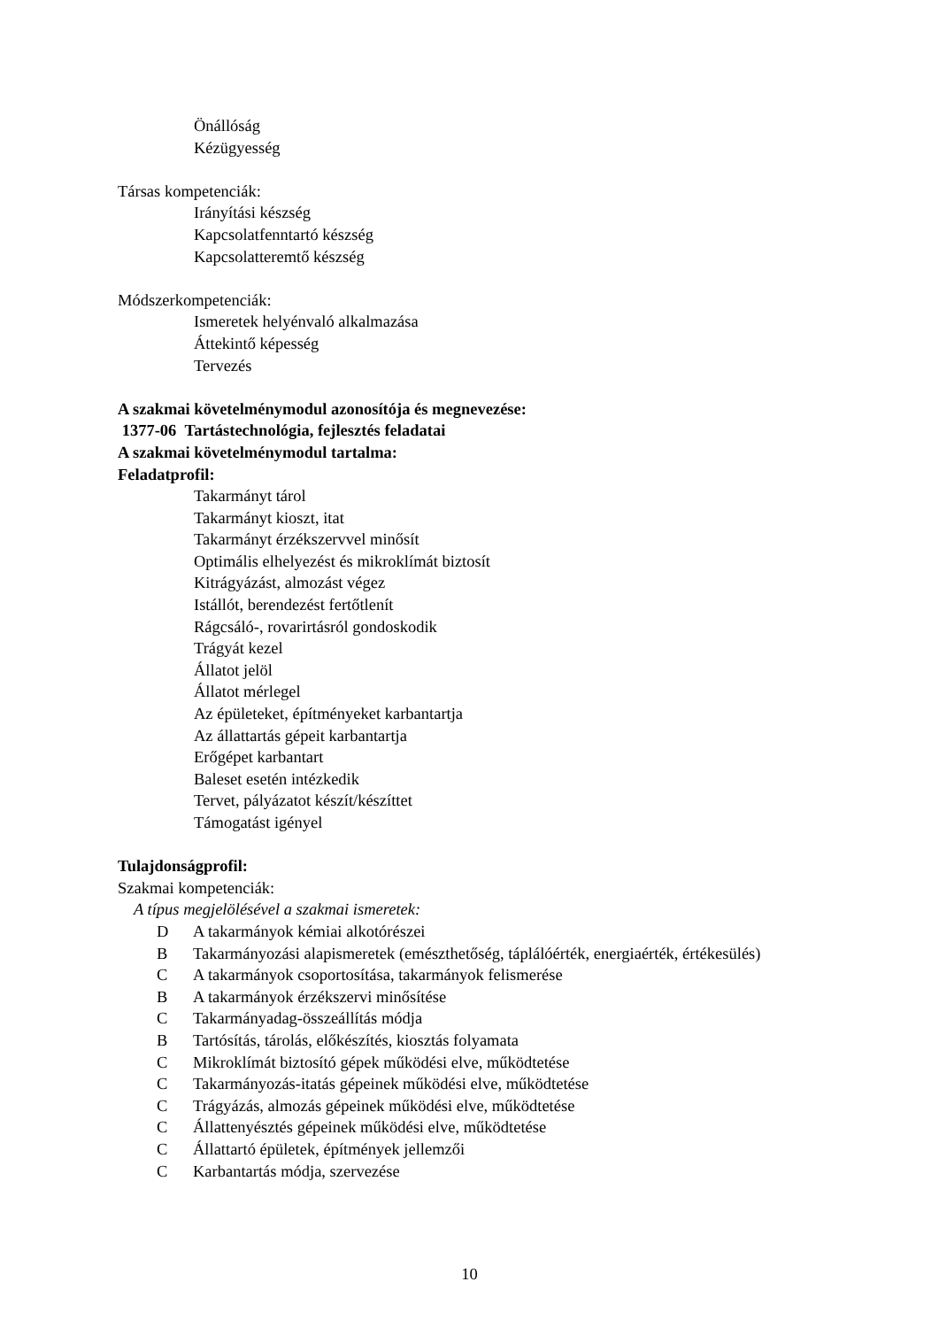Önállóság
Kézügyesség
Társas kompetenciák:
Irányítási készség
Kapcsolatfenntartó készség
Kapcsolatteremtő készség
Módszerkompetenciák:
Ismeretek helyénvaló alkalmazása
Áttekintő képesség
Tervezés
A szakmai követelménymodul azonosítója és megnevezése:
1377-06 Tartástechnológia, fejlesztés feladatai
A szakmai követelménymodul tartalma:
Feladatprofil:
Takarmányt tárol
Takarmányt kioszt, itat
Takarmányt érzékszervvel minősít
Optimális elhelyezést és mikroklímát biztosít
Kitrágyázást, almozást végez
Istállót, berendezést fertőtlenít
Rágcsáló-, rovarirtásról gondoskodik
Trágyát kezel
Állatot jelöl
Állatot mérlegel
Az épületeket, építményeket karbantartja
Az állattartás gépeit karbantartja
Erőgépet karbantart
Baleset esetén intézkedik
Tervet, pályázatot készít/készíttet
Támogatást igényel
Tulajdonságprofil:
Szakmai kompetenciák:
A típus megjelölésével a szakmai ismeretek:
D A takarmányok kémiai alkotórészei
B Takarmányozási alapismeretek (emészthetőség, táplálóérték, energiaérték, értékesülés)
C A takarmányok csoportosítása, takarmányok felismerése
B A takarmányok érzékszervi minősítése
C Takarmányadag-összeállítás módja
B Tartósítás, tárolás, előkészítés, kiosztás folyamata
C Mikroklímát biztosító gépek működési elve, működtetése
C Takarmányozás-itatás gépeinek működési elve, működtetése
C Trágyázás, almozás gépeinek működési elve, működtetése
C Állattenyésztés gépeinek működési elve, működtetése
C Állattartó épületek, építmények jellemzői
C Karbantartás módja, szervezése
10